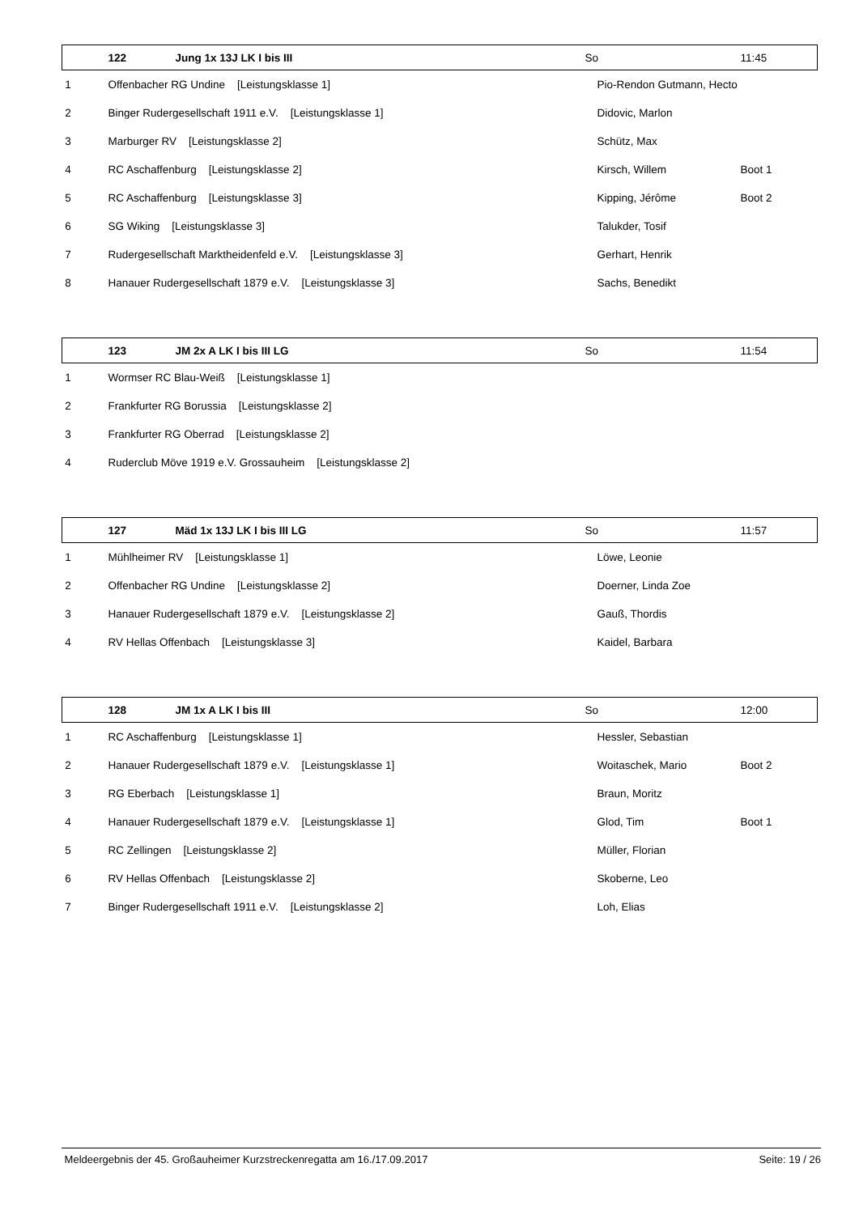| | 122 | Jung 1x 13J LK I bis III | So | 11:45 |
| --- | --- | --- | --- | --- |
| 1 | Offenbacher RG Undine [Leistungsklasse 1] | | Pio-Rendon Gutmann, Hecto | |
| 2 | Binger Rudergesellschaft 1911 e.V. [Leistungsklasse 1] | | Didovic, Marlon | |
| 3 | Marburger RV [Leistungsklasse 2] | | Schütz, Max | |
| 4 | RC Aschaffenburg [Leistungsklasse 2] | | Kirsch, Willem | Boot 1 |
| 5 | RC Aschaffenburg [Leistungsklasse 3] | | Kipping, Jérôme | Boot 2 |
| 6 | SG Wiking [Leistungsklasse 3] | | Talukder, Tosif | |
| 7 | Rudergesellschaft Marktheidenfeld e.V. [Leistungsklasse 3] | | Gerhart, Henrik | |
| 8 | Hanauer Rudergesellschaft 1879 e.V. [Leistungsklasse 3] | | Sachs, Benedikt | |
| | 123 | JM 2x A LK I bis III LG | So | 11:54 |
| --- | --- | --- | --- | --- |
| 1 | Wormser RC Blau-Weiß [Leistungsklasse 1] | | | |
| 2 | Frankfurter RG Borussia [Leistungsklasse 2] | | | |
| 3 | Frankfurter RG Oberrad [Leistungsklasse 2] | | | |
| 4 | Ruderclub Möve 1919 e.V. Grossauheim [Leistungsklasse 2] | | | |
| | 127 | Mäd 1x 13J LK I bis III LG | So | 11:57 |
| --- | --- | --- | --- | --- |
| 1 | Mühlheimer RV [Leistungsklasse 1] | | Löwe, Leonie | |
| 2 | Offenbacher RG Undine [Leistungsklasse 2] | | Doerner, Linda Zoe | |
| 3 | Hanauer Rudergesellschaft 1879 e.V. [Leistungsklasse 2] | | Gauß, Thordis | |
| 4 | RV Hellas Offenbach [Leistungsklasse 3] | | Kaidel, Barbara | |
| | 128 | JM 1x A LK I bis III | So | 12:00 |
| --- | --- | --- | --- | --- |
| 1 | RC Aschaffenburg [Leistungsklasse 1] | | Hessler, Sebastian | |
| 2 | Hanauer Rudergesellschaft 1879 e.V. [Leistungsklasse 1] | | Woitaschek, Mario | Boot 2 |
| 3 | RG Eberbach [Leistungsklasse 1] | | Braun, Moritz | |
| 4 | Hanauer Rudergesellschaft 1879 e.V. [Leistungsklasse 1] | | Glod, Tim | Boot 1 |
| 5 | RC Zellingen [Leistungsklasse 2] | | Müller, Florian | |
| 6 | RV Hellas Offenbach [Leistungsklasse 2] | | Skoberne, Leo | |
| 7 | Binger Rudergesellschaft 1911 e.V. [Leistungsklasse 2] | | Loh, Elias | |
Meldeergebnis der 45. Großauheimer Kurzstreckenregatta am 16./17.09.2017 Seite: 19 / 26